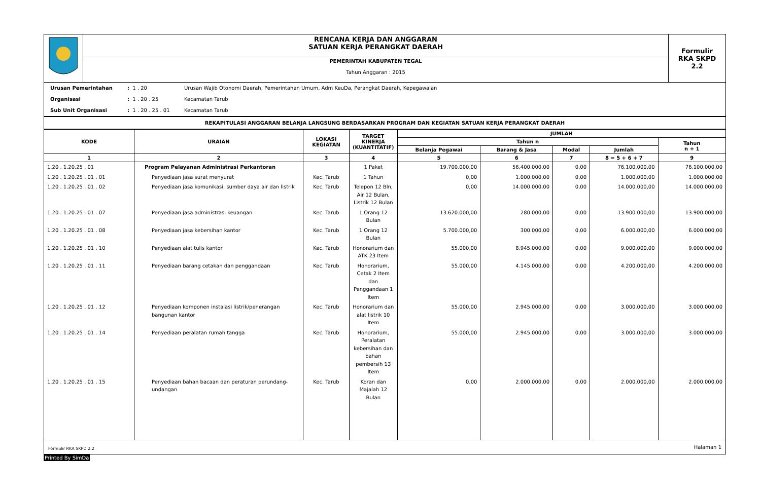| | RENCANA KERJA DAN ANGGARAN SATUAN KERJA PERANGKAT DAERAH | Formulir RKA SKPD 2.2 |
| | PEMERINTAH KABUPATEN TEGAL Tahun Anggaran : 2015 | |
| Urusan Pemerintahan | : 1 . 20 | Urusan Wajib Otonomi Daerah, Pemerintahan Umum, Adm KeuDa, Perangkat Daerah, Kepegawaian |
| Organisasi | : 1 . 20 . 25 | Kecamatan Tarub |
| Sub Unit Organisasi | : 1 . 20 . 25 . 01 | Kecamatan Tarub |
| REKAPITULASI ANGGARAN BELANJA LANGSUNG BERDASARKAN PROGRAM DAN KEGIATAN SATUAN KERJA PERANGKAT DAERAH |
| KODE | URAIAN | LOKASI KEGIATAN | TARGET KINERJA (KUANTITATIF) | JUMLAH | | | | |
| --- | --- | --- | --- | --- | --- | --- | --- | --- |
| | | | | Tahun n | | | | Tahun n + 1 |
| | | | | Belanja Pegawai | Barang & Jasa | Modal | Jumlah | |
| 1 | 2 | 3 | 4 | 5 | 6 | 7 | 8 = 5 + 6 + 7 | 9 |
| 1.20 . 1.20.25 . 01 | Program Pelayanan Administrasi Perkantoran | | 1 Paket | 19.700.000,00 | 56.400.000,00 | 0,00 | 76.100.000,00 | 76.100.000,00 |
| 1.20 . 1.20.25 . 01 . 01 | Penyediaan jasa surat menyurat | Kec. Tarub | 1 Tahun | 0,00 | 1.000.000,00 | 0,00 | 1.000.000,00 | 1.000.000,00 |
| 1.20 . 1.20.25 . 01 . 02 | Penyediaan jasa komunikasi, sumber daya air dan listrik | Kec. Tarub | Telepon 12 Bln, Air 12 Bulan, Listrik 12 Bulan | 0,00 | 14.000.000,00 | 0,00 | 14.000.000,00 | 14.000.000,00 |
| 1.20 . 1.20.25 . 01 . 07 | Penyediaan jasa administrasi keuangan | Kec. Tarub | 1 Orang 12 Bulan | 13.620.000,00 | 280.000,00 | 0,00 | 13.900.000,00 | 13.900.000,00 |
| 1.20 . 1.20.25 . 01 . 08 | Penyediaan jasa kebersihan kantor | Kec. Tarub | 1 Orang 12 Bulan | 5.700.000,00 | 300.000,00 | 0,00 | 6.000.000,00 | 6.000.000,00 |
| 1.20 . 1.20.25 . 01 . 10 | Penyediaan alat tulis kantor | Kec. Tarub | Honorarium dan ATK 23 Item | 55.000,00 | 8.945.000,00 | 0,00 | 9.000.000,00 | 9.000.000,00 |
| 1.20 . 1.20.25 . 01 . 11 | Penyediaan barang cetakan dan penggandaan | Kec. Tarub | Honorarium, Cetak 2 Item dan Penggandaan 1 Item | 55.000,00 | 4.145.000,00 | 0,00 | 4.200.000,00 | 4.200.000,00 |
| 1.20 . 1.20.25 . 01 . 12 | Penyediaan komponen instalasi listrik/penerangan bangunan kantor | Kec. Tarub | Honorarium dan alat listrik 10 Item | 55.000,00 | 2.945.000,00 | 0,00 | 3.000.000,00 | 3.000.000,00 |
| 1.20 . 1.20.25 . 01 . 14 | Penyediaan peralatan rumah tangga | Kec. Tarub | Honorarium, Peralatan kebersihan dan bahan pembersih 13 Item | 55.000,00 | 2.945.000,00 | 0,00 | 3.000.000,00 | 3.000.000,00 |
| 1.20 . 1.20.25 . 01 . 15 | Penyediaan bahan bacaan dan peraturan perundang-undangan | Kec. Tarub | Koran dan Majalah 12 Bulan | 0,00 | 2.000.000,00 | 0,00 | 2.000.000,00 | 2.000.000,00 |
| Formulir RKA SKPD 2.2 | Halaman 1 |
Printed By SimDa